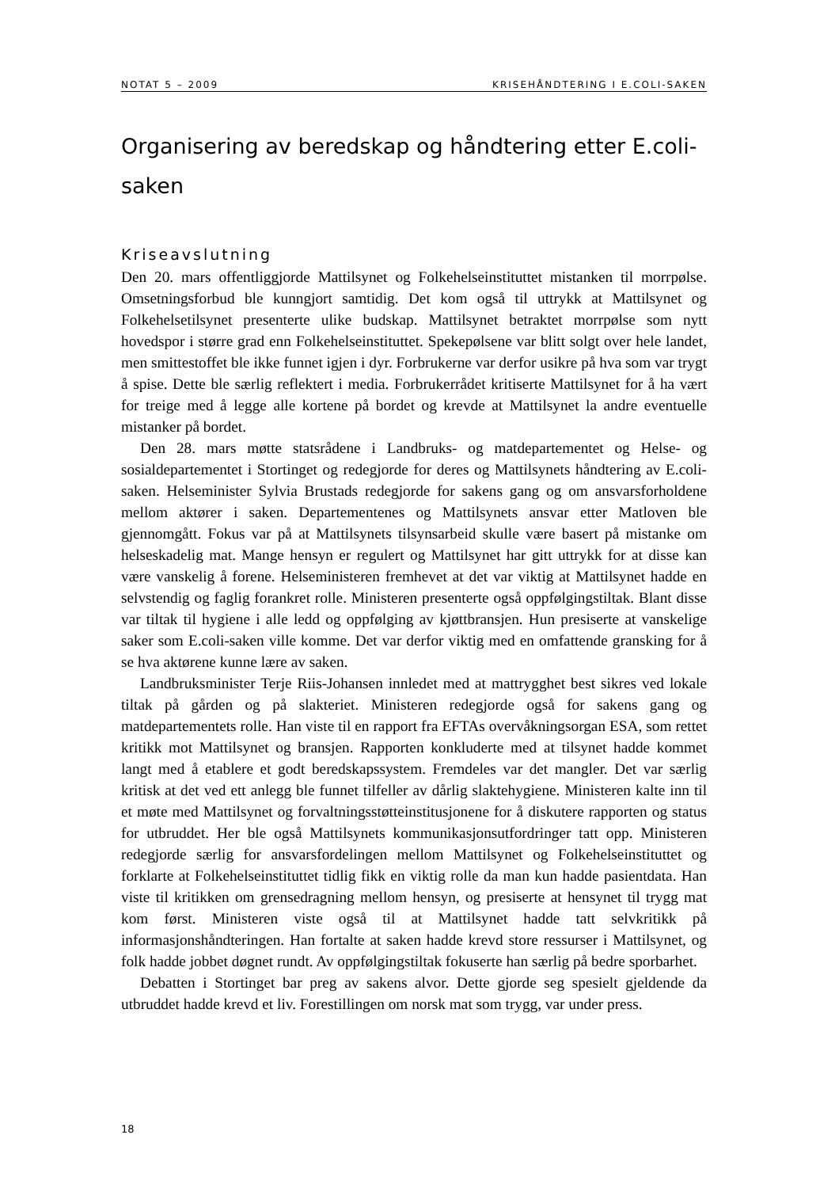NOTAT 5 – 2009 KRISEHÅNDTERING I E.COLI-SAKEN
Organisering av beredskap og håndtering etter E.coli-saken
Kriseavslutning
Den 20. mars offentliggjorde Mattilsynet og Folkehelseinstituttet mistanken til morrpølse. Omsetningsforbud ble kunngjort samtidig. Det kom også til uttrykk at Mattilsynet og Folkehelsetilsynet presenterte ulike budskap. Mattilsynet betraktet morrpølse som nytt hovedspor i større grad enn Folkehelseinstituttet. Spekepølsene var blitt solgt over hele landet, men smittestoffet ble ikke funnet igjen i dyr. Forbrukerne var derfor usikre på hva som var trygt å spise. Dette ble særlig reflektert i media. Forbrukerrådet kritiserte Mattilsynet for å ha vært for treige med å legge alle kortene på bordet og krevde at Mattilsynet la andre eventuelle mistanker på bordet.
Den 28. mars møtte statsrådene i Landbruks- og matdepartementet og Helse- og sosialdepartementet i Stortinget og redegjorde for deres og Mattilsynets håndtering av E.coli-saken. Helseminister Sylvia Brustads redegjorde for sakens gang og om ansvarsforholdene mellom aktører i saken. Departementenes og Mattilsynets ansvar etter Matloven ble gjennomgått. Fokus var på at Mattilsynets tilsynsarbeid skulle være basert på mistanke om helseskadelig mat. Mange hensyn er regulert og Mattilsynet har gitt uttrykk for at disse kan være vanskelig å forene. Helseministeren fremhevet at det var viktig at Mattilsynet hadde en selvstendig og faglig forankret rolle. Ministeren presenterte også oppfølgingstiltak. Blant disse var tiltak til hygiene i alle ledd og oppfølging av kjøttbransjen. Hun presiserte at vanskelige saker som E.coli-saken ville komme. Det var derfor viktig med en omfattende gransking for å se hva aktørene kunne lære av saken.
Landbruksminister Terje Riis-Johansen innledet med at mattrygghet best sikres ved lokale tiltak på gården og på slakteriet. Ministeren redegjorde også for sakens gang og matdepartementets rolle. Han viste til en rapport fra EFTAs overvåkningsorgan ESA, som rettet kritikk mot Mattilsynet og bransjen. Rapporten konkluderte med at tilsynet hadde kommet langt med å etablere et godt beredskapssystem. Fremdeles var det mangler. Det var særlig kritisk at det ved ett anlegg ble funnet tilfeller av dårlig slaktehygiene. Ministeren kalte inn til et møte med Mattilsynet og forvaltningsstøtteinstitusjonene for å diskutere rapporten og status for utbruddet. Her ble også Mattilsynets kommunikasjonsutfordringer tatt opp. Ministeren redegjorde særlig for ansvarsfordelingen mellom Mattilsynet og Folkehelseinstituttet og forklarte at Folkehelseinstituttet tidlig fikk en viktig rolle da man kun hadde pasientdata. Han viste til kritikken om grensedragning mellom hensyn, og presiserte at hensynet til trygg mat kom først. Ministeren viste også til at Mattilsynet hadde tatt selvkritikk på informasjonshåndteringen. Han fortalte at saken hadde krevd store ressurser i Mattilsynet, og folk hadde jobbet døgnet rundt. Av oppfølgingstiltak fokuserte han særlig på bedre sporbarhet.
Debatten i Stortinget bar preg av sakens alvor. Dette gjorde seg spesielt gjeldende da utbruddet hadde krevd et liv. Forestillingen om norsk mat som trygg, var under press.
18